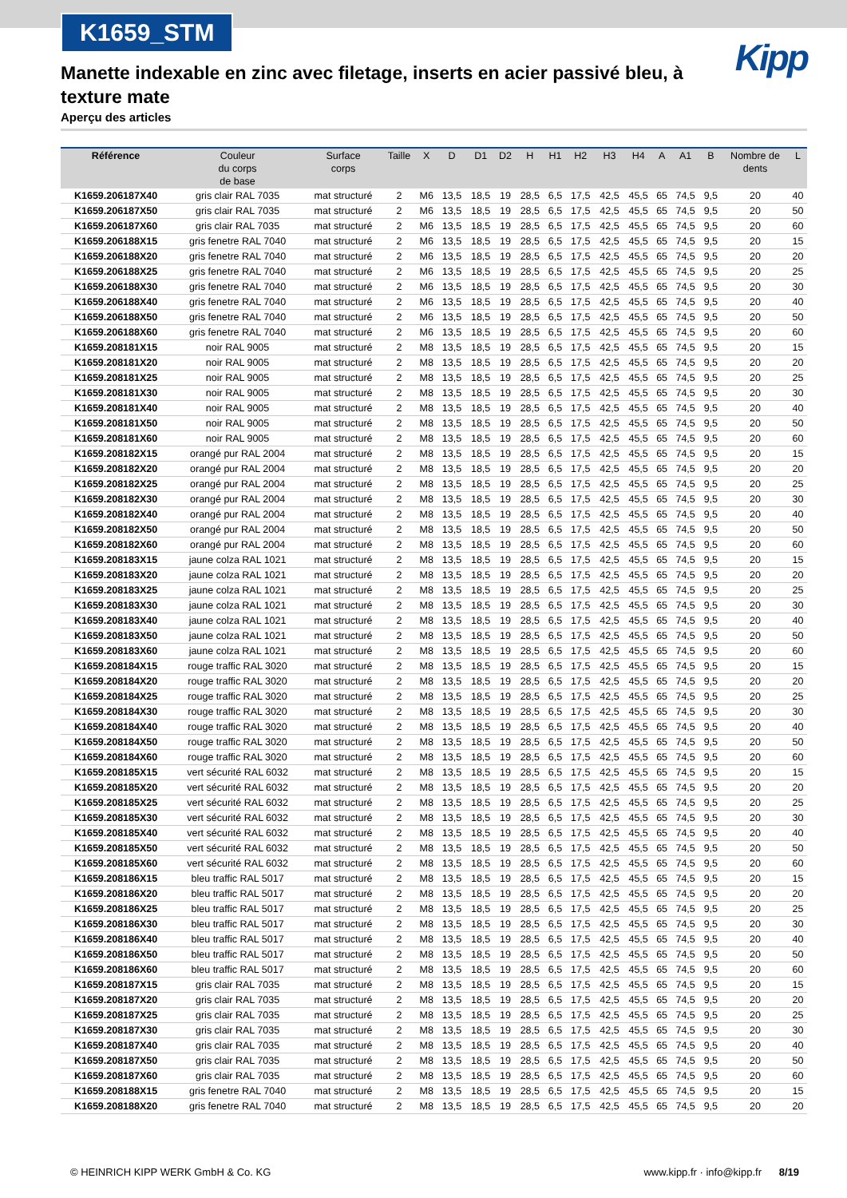K1659_STM
Kipp
Manette indexable en zinc avec filetage, inserts en acier passivé bleu, à texture mate
Aperçu des articles
| Référence | Couleur du corps de base | Surface corps | Taille | X | D | D1 | D2 | H | H1 | H2 | H3 | H4 | A | A1 | B | Nombre de dents | L |
| --- | --- | --- | --- | --- | --- | --- | --- | --- | --- | --- | --- | --- | --- | --- | --- | --- | --- |
| K1659.206187X40 | gris clair RAL 7035 | mat structuré | 2 | M6 | 13,5 | 18,5 | 19 | 28,5 | 6,5 | 17,5 | 42,5 | 45,5 | 65 | 74,5 | 9,5 | 20 | 40 |
| K1659.206187X50 | gris clair RAL 7035 | mat structuré | 2 | M6 | 13,5 | 18,5 | 19 | 28,5 | 6,5 | 17,5 | 42,5 | 45,5 | 65 | 74,5 | 9,5 | 20 | 50 |
| K1659.206187X60 | gris clair RAL 7035 | mat structuré | 2 | M6 | 13,5 | 18,5 | 19 | 28,5 | 6,5 | 17,5 | 42,5 | 45,5 | 65 | 74,5 | 9,5 | 20 | 60 |
| K1659.206188X15 | gris fenetre RAL 7040 | mat structuré | 2 | M6 | 13,5 | 18,5 | 19 | 28,5 | 6,5 | 17,5 | 42,5 | 45,5 | 65 | 74,5 | 9,5 | 20 | 15 |
| K1659.206188X20 | gris fenetre RAL 7040 | mat structuré | 2 | M6 | 13,5 | 18,5 | 19 | 28,5 | 6,5 | 17,5 | 42,5 | 45,5 | 65 | 74,5 | 9,5 | 20 | 20 |
| K1659.206188X25 | gris fenetre RAL 7040 | mat structuré | 2 | M6 | 13,5 | 18,5 | 19 | 28,5 | 6,5 | 17,5 | 42,5 | 45,5 | 65 | 74,5 | 9,5 | 20 | 25 |
| K1659.206188X30 | gris fenetre RAL 7040 | mat structuré | 2 | M6 | 13,5 | 18,5 | 19 | 28,5 | 6,5 | 17,5 | 42,5 | 45,5 | 65 | 74,5 | 9,5 | 20 | 30 |
| K1659.206188X40 | gris fenetre RAL 7040 | mat structuré | 2 | M6 | 13,5 | 18,5 | 19 | 28,5 | 6,5 | 17,5 | 42,5 | 45,5 | 65 | 74,5 | 9,5 | 20 | 40 |
| K1659.206188X50 | gris fenetre RAL 7040 | mat structuré | 2 | M6 | 13,5 | 18,5 | 19 | 28,5 | 6,5 | 17,5 | 42,5 | 45,5 | 65 | 74,5 | 9,5 | 20 | 50 |
| K1659.206188X60 | gris fenetre RAL 7040 | mat structuré | 2 | M6 | 13,5 | 18,5 | 19 | 28,5 | 6,5 | 17,5 | 42,5 | 45,5 | 65 | 74,5 | 9,5 | 20 | 60 |
| K1659.208181X15 | noir RAL 9005 | mat structuré | 2 | M8 | 13,5 | 18,5 | 19 | 28,5 | 6,5 | 17,5 | 42,5 | 45,5 | 65 | 74,5 | 9,5 | 20 | 15 |
| K1659.208181X20 | noir RAL 9005 | mat structuré | 2 | M8 | 13,5 | 18,5 | 19 | 28,5 | 6,5 | 17,5 | 42,5 | 45,5 | 65 | 74,5 | 9,5 | 20 | 20 |
| K1659.208181X25 | noir RAL 9005 | mat structuré | 2 | M8 | 13,5 | 18,5 | 19 | 28,5 | 6,5 | 17,5 | 42,5 | 45,5 | 65 | 74,5 | 9,5 | 20 | 25 |
| K1659.208181X30 | noir RAL 9005 | mat structuré | 2 | M8 | 13,5 | 18,5 | 19 | 28,5 | 6,5 | 17,5 | 42,5 | 45,5 | 65 | 74,5 | 9,5 | 20 | 30 |
| K1659.208181X40 | noir RAL 9005 | mat structuré | 2 | M8 | 13,5 | 18,5 | 19 | 28,5 | 6,5 | 17,5 | 42,5 | 45,5 | 65 | 74,5 | 9,5 | 20 | 40 |
| K1659.208181X50 | noir RAL 9005 | mat structuré | 2 | M8 | 13,5 | 18,5 | 19 | 28,5 | 6,5 | 17,5 | 42,5 | 45,5 | 65 | 74,5 | 9,5 | 20 | 50 |
| K1659.208181X60 | noir RAL 9005 | mat structuré | 2 | M8 | 13,5 | 18,5 | 19 | 28,5 | 6,5 | 17,5 | 42,5 | 45,5 | 65 | 74,5 | 9,5 | 20 | 60 |
| K1659.208182X15 | orangé pur RAL 2004 | mat structuré | 2 | M8 | 13,5 | 18,5 | 19 | 28,5 | 6,5 | 17,5 | 42,5 | 45,5 | 65 | 74,5 | 9,5 | 20 | 15 |
| K1659.208182X20 | orangé pur RAL 2004 | mat structuré | 2 | M8 | 13,5 | 18,5 | 19 | 28,5 | 6,5 | 17,5 | 42,5 | 45,5 | 65 | 74,5 | 9,5 | 20 | 20 |
| K1659.208182X25 | orangé pur RAL 2004 | mat structuré | 2 | M8 | 13,5 | 18,5 | 19 | 28,5 | 6,5 | 17,5 | 42,5 | 45,5 | 65 | 74,5 | 9,5 | 20 | 25 |
| K1659.208182X30 | orangé pur RAL 2004 | mat structuré | 2 | M8 | 13,5 | 18,5 | 19 | 28,5 | 6,5 | 17,5 | 42,5 | 45,5 | 65 | 74,5 | 9,5 | 20 | 30 |
| K1659.208182X40 | orangé pur RAL 2004 | mat structuré | 2 | M8 | 13,5 | 18,5 | 19 | 28,5 | 6,5 | 17,5 | 42,5 | 45,5 | 65 | 74,5 | 9,5 | 20 | 40 |
| K1659.208182X50 | orangé pur RAL 2004 | mat structuré | 2 | M8 | 13,5 | 18,5 | 19 | 28,5 | 6,5 | 17,5 | 42,5 | 45,5 | 65 | 74,5 | 9,5 | 20 | 50 |
| K1659.208182X60 | orangé pur RAL 2004 | mat structuré | 2 | M8 | 13,5 | 18,5 | 19 | 28,5 | 6,5 | 17,5 | 42,5 | 45,5 | 65 | 74,5 | 9,5 | 20 | 60 |
| K1659.208183X15 | jaune colza RAL 1021 | mat structuré | 2 | M8 | 13,5 | 18,5 | 19 | 28,5 | 6,5 | 17,5 | 42,5 | 45,5 | 65 | 74,5 | 9,5 | 20 | 15 |
| K1659.208183X20 | jaune colza RAL 1021 | mat structuré | 2 | M8 | 13,5 | 18,5 | 19 | 28,5 | 6,5 | 17,5 | 42,5 | 45,5 | 65 | 74,5 | 9,5 | 20 | 20 |
| K1659.208183X25 | jaune colza RAL 1021 | mat structuré | 2 | M8 | 13,5 | 18,5 | 19 | 28,5 | 6,5 | 17,5 | 42,5 | 45,5 | 65 | 74,5 | 9,5 | 20 | 25 |
| K1659.208183X30 | jaune colza RAL 1021 | mat structuré | 2 | M8 | 13,5 | 18,5 | 19 | 28,5 | 6,5 | 17,5 | 42,5 | 45,5 | 65 | 74,5 | 9,5 | 20 | 30 |
| K1659.208183X40 | jaune colza RAL 1021 | mat structuré | 2 | M8 | 13,5 | 18,5 | 19 | 28,5 | 6,5 | 17,5 | 42,5 | 45,5 | 65 | 74,5 | 9,5 | 20 | 40 |
| K1659.208183X50 | jaune colza RAL 1021 | mat structuré | 2 | M8 | 13,5 | 18,5 | 19 | 28,5 | 6,5 | 17,5 | 42,5 | 45,5 | 65 | 74,5 | 9,5 | 20 | 50 |
| K1659.208183X60 | jaune colza RAL 1021 | mat structuré | 2 | M8 | 13,5 | 18,5 | 19 | 28,5 | 6,5 | 17,5 | 42,5 | 45,5 | 65 | 74,5 | 9,5 | 20 | 60 |
| K1659.208184X15 | rouge traffic RAL 3020 | mat structuré | 2 | M8 | 13,5 | 18,5 | 19 | 28,5 | 6,5 | 17,5 | 42,5 | 45,5 | 65 | 74,5 | 9,5 | 20 | 15 |
| K1659.208184X20 | rouge traffic RAL 3020 | mat structuré | 2 | M8 | 13,5 | 18,5 | 19 | 28,5 | 6,5 | 17,5 | 42,5 | 45,5 | 65 | 74,5 | 9,5 | 20 | 20 |
| K1659.208184X25 | rouge traffic RAL 3020 | mat structuré | 2 | M8 | 13,5 | 18,5 | 19 | 28,5 | 6,5 | 17,5 | 42,5 | 45,5 | 65 | 74,5 | 9,5 | 20 | 25 |
| K1659.208184X30 | rouge traffic RAL 3020 | mat structuré | 2 | M8 | 13,5 | 18,5 | 19 | 28,5 | 6,5 | 17,5 | 42,5 | 45,5 | 65 | 74,5 | 9,5 | 20 | 30 |
| K1659.208184X40 | rouge traffic RAL 3020 | mat structuré | 2 | M8 | 13,5 | 18,5 | 19 | 28,5 | 6,5 | 17,5 | 42,5 | 45,5 | 65 | 74,5 | 9,5 | 20 | 40 |
| K1659.208184X50 | rouge traffic RAL 3020 | mat structuré | 2 | M8 | 13,5 | 18,5 | 19 | 28,5 | 6,5 | 17,5 | 42,5 | 45,5 | 65 | 74,5 | 9,5 | 20 | 50 |
| K1659.208184X60 | rouge traffic RAL 3020 | mat structuré | 2 | M8 | 13,5 | 18,5 | 19 | 28,5 | 6,5 | 17,5 | 42,5 | 45,5 | 65 | 74,5 | 9,5 | 20 | 60 |
| K1659.208185X15 | vert sécurité RAL 6032 | mat structuré | 2 | M8 | 13,5 | 18,5 | 19 | 28,5 | 6,5 | 17,5 | 42,5 | 45,5 | 65 | 74,5 | 9,5 | 20 | 15 |
| K1659.208185X20 | vert sécurité RAL 6032 | mat structuré | 2 | M8 | 13,5 | 18,5 | 19 | 28,5 | 6,5 | 17,5 | 42,5 | 45,5 | 65 | 74,5 | 9,5 | 20 | 20 |
| K1659.208185X25 | vert sécurité RAL 6032 | mat structuré | 2 | M8 | 13,5 | 18,5 | 19 | 28,5 | 6,5 | 17,5 | 42,5 | 45,5 | 65 | 74,5 | 9,5 | 20 | 25 |
| K1659.208185X30 | vert sécurité RAL 6032 | mat structuré | 2 | M8 | 13,5 | 18,5 | 19 | 28,5 | 6,5 | 17,5 | 42,5 | 45,5 | 65 | 74,5 | 9,5 | 20 | 30 |
| K1659.208185X40 | vert sécurité RAL 6032 | mat structuré | 2 | M8 | 13,5 | 18,5 | 19 | 28,5 | 6,5 | 17,5 | 42,5 | 45,5 | 65 | 74,5 | 9,5 | 20 | 40 |
| K1659.208185X50 | vert sécurité RAL 6032 | mat structuré | 2 | M8 | 13,5 | 18,5 | 19 | 28,5 | 6,5 | 17,5 | 42,5 | 45,5 | 65 | 74,5 | 9,5 | 20 | 50 |
| K1659.208185X60 | vert sécurité RAL 6032 | mat structuré | 2 | M8 | 13,5 | 18,5 | 19 | 28,5 | 6,5 | 17,5 | 42,5 | 45,5 | 65 | 74,5 | 9,5 | 20 | 60 |
| K1659.208186X15 | bleu traffic RAL 5017 | mat structuré | 2 | M8 | 13,5 | 18,5 | 19 | 28,5 | 6,5 | 17,5 | 42,5 | 45,5 | 65 | 74,5 | 9,5 | 20 | 15 |
| K1659.208186X20 | bleu traffic RAL 5017 | mat structuré | 2 | M8 | 13,5 | 18,5 | 19 | 28,5 | 6,5 | 17,5 | 42,5 | 45,5 | 65 | 74,5 | 9,5 | 20 | 20 |
| K1659.208186X25 | bleu traffic RAL 5017 | mat structuré | 2 | M8 | 13,5 | 18,5 | 19 | 28,5 | 6,5 | 17,5 | 42,5 | 45,5 | 65 | 74,5 | 9,5 | 20 | 25 |
| K1659.208186X30 | bleu traffic RAL 5017 | mat structuré | 2 | M8 | 13,5 | 18,5 | 19 | 28,5 | 6,5 | 17,5 | 42,5 | 45,5 | 65 | 74,5 | 9,5 | 20 | 30 |
| K1659.208186X40 | bleu traffic RAL 5017 | mat structuré | 2 | M8 | 13,5 | 18,5 | 19 | 28,5 | 6,5 | 17,5 | 42,5 | 45,5 | 65 | 74,5 | 9,5 | 20 | 40 |
| K1659.208186X50 | bleu traffic RAL 5017 | mat structuré | 2 | M8 | 13,5 | 18,5 | 19 | 28,5 | 6,5 | 17,5 | 42,5 | 45,5 | 65 | 74,5 | 9,5 | 20 | 50 |
| K1659.208186X60 | bleu traffic RAL 5017 | mat structuré | 2 | M8 | 13,5 | 18,5 | 19 | 28,5 | 6,5 | 17,5 | 42,5 | 45,5 | 65 | 74,5 | 9,5 | 20 | 60 |
| K1659.208187X15 | gris clair RAL 7035 | mat structuré | 2 | M8 | 13,5 | 18,5 | 19 | 28,5 | 6,5 | 17,5 | 42,5 | 45,5 | 65 | 74,5 | 9,5 | 20 | 15 |
| K1659.208187X20 | gris clair RAL 7035 | mat structuré | 2 | M8 | 13,5 | 18,5 | 19 | 28,5 | 6,5 | 17,5 | 42,5 | 45,5 | 65 | 74,5 | 9,5 | 20 | 20 |
| K1659.208187X25 | gris clair RAL 7035 | mat structuré | 2 | M8 | 13,5 | 18,5 | 19 | 28,5 | 6,5 | 17,5 | 42,5 | 45,5 | 65 | 74,5 | 9,5 | 20 | 25 |
| K1659.208187X30 | gris clair RAL 7035 | mat structuré | 2 | M8 | 13,5 | 18,5 | 19 | 28,5 | 6,5 | 17,5 | 42,5 | 45,5 | 65 | 74,5 | 9,5 | 20 | 30 |
| K1659.208187X40 | gris clair RAL 7035 | mat structuré | 2 | M8 | 13,5 | 18,5 | 19 | 28,5 | 6,5 | 17,5 | 42,5 | 45,5 | 65 | 74,5 | 9,5 | 20 | 40 |
| K1659.208187X50 | gris clair RAL 7035 | mat structuré | 2 | M8 | 13,5 | 18,5 | 19 | 28,5 | 6,5 | 17,5 | 42,5 | 45,5 | 65 | 74,5 | 9,5 | 20 | 50 |
| K1659.208187X60 | gris clair RAL 7035 | mat structuré | 2 | M8 | 13,5 | 18,5 | 19 | 28,5 | 6,5 | 17,5 | 42,5 | 45,5 | 65 | 74,5 | 9,5 | 20 | 60 |
| K1659.208188X15 | gris fenetre RAL 7040 | mat structuré | 2 | M8 | 13,5 | 18,5 | 19 | 28,5 | 6,5 | 17,5 | 42,5 | 45,5 | 65 | 74,5 | 9,5 | 20 | 15 |
| K1659.208188X20 | gris fenetre RAL 7040 | mat structuré | 2 | M8 | 13,5 | 18,5 | 19 | 28,5 | 6,5 | 17,5 | 42,5 | 45,5 | 65 | 74,5 | 9,5 | 20 | 20 |
© HEINRICH KIPP WERK GmbH & Co. KG www.kipp.fr · info@kipp.fr 8/19